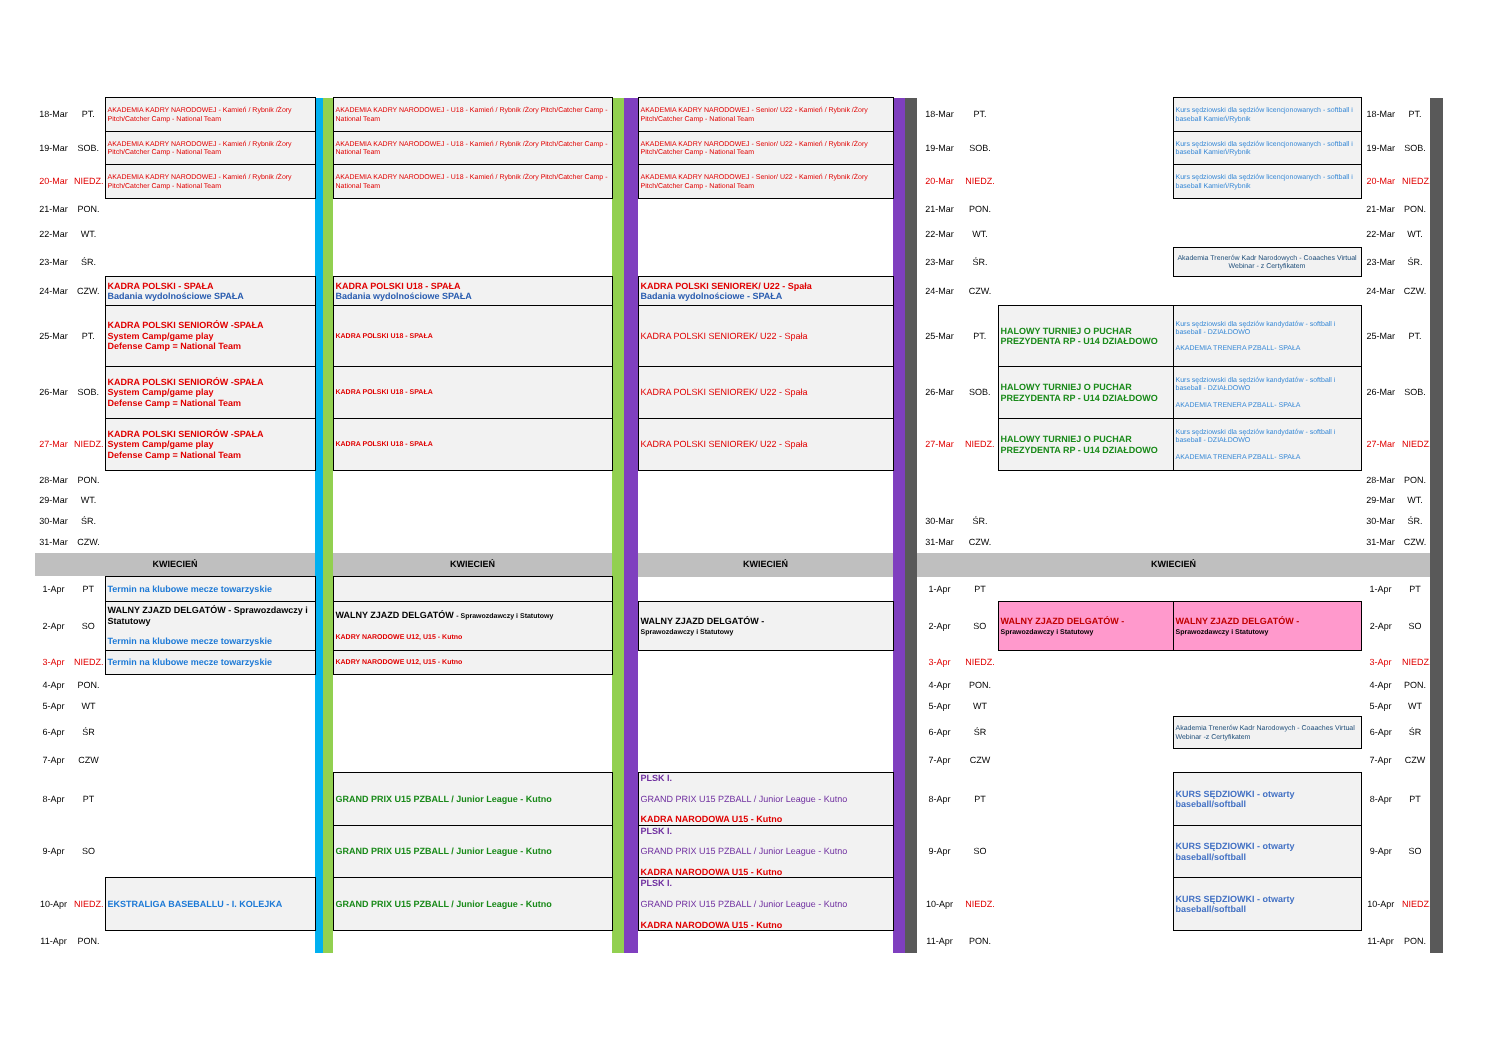| 18-Mar | PT. | AKADEMIA KADRY NARODOWEJ - Kamień / Rybnik /Żory Pitch/Catcher Camp - National Team | | | AKADEMIA KADRY NARODOWEJ - U18 - Kamień / Rybnik /Żory Pitch/Catcher Camp - National Team | | | AKADEMIA KADRY NARODOWEJ - Senior/ U22 - Kamień / Rybnik /Żory Pitch/Catcher Camp - National Team | | | 18-Mar | PT. | | Kurs sędziowski dla sędziów licencjonowanych - softball i baseball Kamień/Rybnik | 18-Mar | PT. | |
| 19-Mar | SOB. | AKADEMIA KADRY NARODOWEJ - Kamień / Rybnik /Żory Pitch/Catcher Camp - National Team | | | AKADEMIA KADRY NARODOWEJ - U18 - Kamień / Rybnik /Żory Pitch/Catcher Camp - National Team | | | AKADEMIA KADRY NARODOWEJ - Senior/ U22 - Kamień / Rybnik /Żory Pitch/Catcher Camp - National Team | | | 19-Mar | SOB. | | Kurs sędziowski dla sędziów licencjonowanych - softball i baseball Kamień/Rybnik | 19-Mar | SOB. | |
| 20-Mar | NIEDZ. | AKADEMIA KADRY NARODOWEJ - Kamień / Rybnik /Żory Pitch/Catcher Camp - National Team | | | AKADEMIA KADRY NARODOWEJ - U18 - Kamień / Rybnik /Żory Pitch/Catcher Camp - National Team | | | AKADEMIA KADRY NARODOWEJ - Senior/ U22 - Kamień / Rybnik /Żory Pitch/Catcher Camp - National Team | | | 20-Mar | NIEDZ. | | Kurs sędziowski dla sędziów licencjonowanych - softball i baseball Kamień/Rybnik | 20-Mar | NIEDZ. | |
| 21-Mar | PON. | | | | | | | | | | 21-Mar | PON. | | | 21-Mar | PON. | |
| 22-Mar | WT. | | | | | | | | | | 22-Mar | WT. | | | 22-Mar | WT. | |
| 23-Mar | ŚR. | | | | | | | | | | 23-Mar | ŚR. | | Akademia Trenerów Kadr Narodowych - Coaaches Virtual Webinar - z Certyfikatem | 23-Mar | ŚR. | |
| 24-Mar | CZW. | KADRA POLSKI - SPAŁA Badania wydolnościowe SPAŁA | | | KADRA POLSKI U18 - SPAŁA Badania wydolnościowe SPAŁA | | | KADRA POLSKI SENIOREK/ U22 - Spała Badania wydolnościowe - SPAŁA | | | 24-Mar | CZW. | | | 24-Mar | CZW. | |
| 25-Mar | PT. | KADRA POLSKI SENIORÓW -SPAŁA System Camp/game play Defense Camp = National Team | | | KADRA POLSKI U18 - SPAŁA | | | KADRA POLSKI SENIOREK/ U22 - Spała | | | 25-Mar | PT. | HALOWY TURNIEJ O PUCHAR PREZYDENTA RP - U14 DZIAŁDOWO | Kurs sędziowski dla sędziów kandydatów - softball i baseball - DZIAŁDOWO AKADEMIA TRENERA PZBALL- SPAŁA | 25-Mar | PT. | |
| 26-Mar | SOB. | KADRA POLSKI SENIORÓW -SPAŁA System Camp/game play Defense Camp = National Team | | | KADRA POLSKI U18 - SPAŁA | | | KADRA POLSKI SENIOREK/ U22 - Spała | | | 26-Mar | SOB. | HALOWY TURNIEJ O PUCHAR PREZYDENTA RP - U14 DZIAŁDOWO | Kurs sędziowski dla sędziów kandydatów - softball i baseball - DZIAŁDOWO AKADEMIA TRENERA PZBALL- SPAŁA | 26-Mar | SOB. | |
| 27-Mar | NIEDZ. | KADRA POLSKI SENIORÓW -SPAŁA System Camp/game play Defense Camp = National Team | | | KADRA POLSKI U18 - SPAŁA | | | KADRA POLSKI SENIOREK/ U22 - Spała | | | 27-Mar | NIEDZ. | HALOWY TURNIEJ O PUCHAR PREZYDENTA RP - U14 DZIAŁDOWO | Kurs sędziowski dla sędziów kandydatów - softball i baseball - DZIAŁDOWO AKADEMIA TRENERA PZBALL- SPAŁA | 27-Mar | NIEDZ. | |
| 28-Mar | PON. | | | | | | | | | | | | | | 28-Mar | PON. | |
| 29-Mar | WT. | | | | | | | | | | | | | | 29-Mar | WT. | |
| 30-Mar | ŚR. | | | | | | | | | | 30-Mar | ŚR. | | | 30-Mar | ŚR. | |
| 31-Mar | CZW. | | | | | | | | | | 31-Mar | CZW. | | | 31-Mar | CZW. | |
| KWIECIEŃ | | | | | KWIECIEŃ | | | KWIECIEŃ | | | KWIECIEŃ | | | | | | |
| 1-Apr | PT | Termin na klubowe mecze towarzyskie | | | | | | | | | 1-Apr | PT | | | 1-Apr | PT | |
| 2-Apr | SO | WALNY ZJAZD DELGATÓW - Sprawozdawczy i Statutowy Termin na klubowe mecze towarzyskie | | | WALNY ZJAZD DELGATÓW - Sprawozdawczy i Statutowy KADRY NARODOWE U12, U15 - Kutno | | | WALNY ZJAZD DELGATÓW - Sprawozdawczy i Statutowy | | | 2-Apr | SO | WALNY ZJAZD DELGATÓW - Sprawozdawczy i Statutowy | WALNY ZJAZD DELGATÓW - Sprawozdawczy i Statutowy | 2-Apr | SO | |
| 3-Apr | NIEDZ. | Termin na klubowe mecze towarzyskie | | | KADRY NARODOWE U12, U15 - Kutno | | | | | | 3-Apr | NIEDZ. | | | 3-Apr | NIEDZ. | |
| 4-Apr | PON. | | | | | | | | | | 4-Apr | PON. | | | 4-Apr | PON. | |
| 5-Apr | WT | | | | | | | | | | 5-Apr | WT | | | 5-Apr | WT | |
| 6-Apr | ŚR | | | | | | | | | | 6-Apr | ŚR | | Akademia Trenerów Kadr Narodowych - Coaaches Virtual Webinar -z Certyfikatem | 6-Apr | ŚR | |
| 7-Apr | CZW | | | | | | | | | | 7-Apr | CZW | | | 7-Apr | CZW | |
| 8-Apr | PT | | | | GRAND PRIX U15 PZBALL / Junior League - Kutno | | | PLSK I. GRAND PRIX U15 PZBALL / Junior League - Kutno KADRA NARODOWA U15 - Kutno | | | 8-Apr | PT | | KURS SĘDZIOWKI - otwarty baseball/softball | 8-Apr | PT | |
| 9-Apr | SO | | | | GRAND PRIX U15 PZBALL / Junior League - Kutno | | | PLSK I. GRAND PRIX U15 PZBALL / Junior League - Kutno KADRA NARODOWA U15 - Kutno | | | 9-Apr | SO | | KURS SĘDZIOWKI - otwarty baseball/softball | 9-Apr | SO | |
| 10-Apr | NIEDZ. | EKSTRALIGA BASEBALLU - I. KOLEJKA | | | GRAND PRIX U15 PZBALL / Junior League - Kutno | | | PLSK I. GRAND PRIX U15 PZBALL / Junior League - Kutno KADRA NARODOWA U15 - Kutno | | | 10-Apr | NIEDZ. | | KURS SĘDZIOWKI - otwarty baseball/softball | 10-Apr | NIEDZ. | |
| 11-Apr | PON. | | | | | | | | | | 11-Apr | PON. | | | 11-Apr | PON. | |